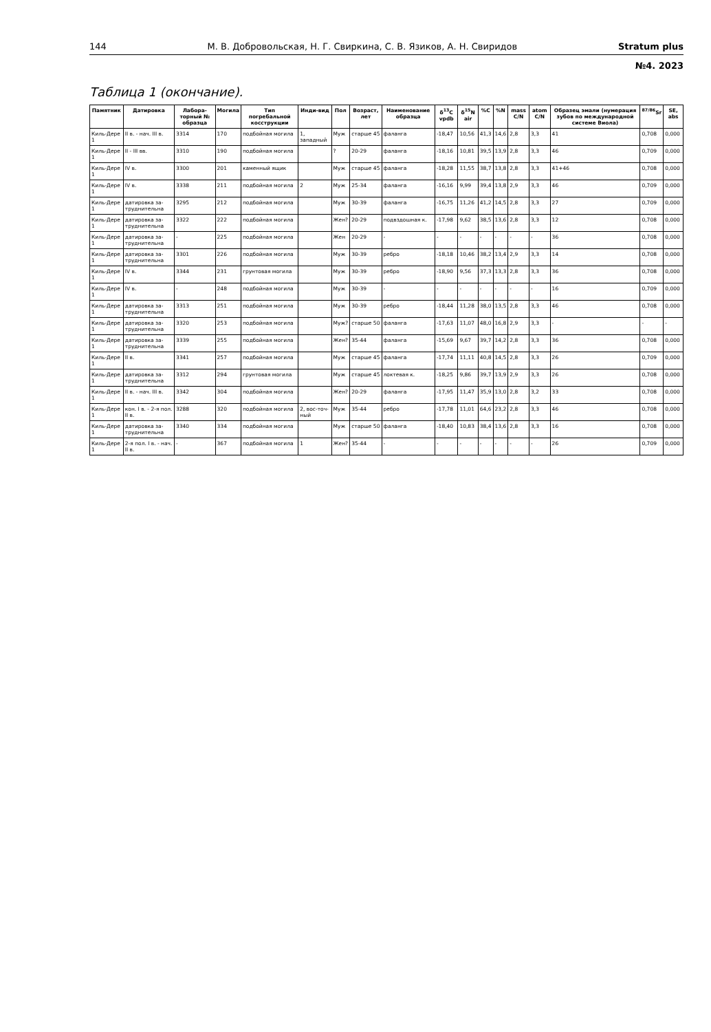144 М. В. Добровольская, Н. Г. Свиркина, С. В. Язиков, А. Н. Свиридов Stratum plus
№4. 2023
Таблица 1 (окончание).
| Памятник | Датировка | Лабора-торный № образца | Могила | Тип погребальной косструкции | Инди-вид | Пол | Возраст, лет | Наименование образца | δ<sup>13</sup>C vpdb | δ<sup>15</sup>N air | %C | %N | mass C/N | atom C/N | Образец эмали (нумерация зубов по международной системе Виола) | <sup>87/86</sup>Sr | SE, abs |
| --- | --- | --- | --- | --- | --- | --- | --- | --- | --- | --- | --- | --- | --- | --- | --- | --- | --- |
| Киль-Дере 1 | II в. - нач. III в. | 3314 | 170 | подбойная могила | 1, западный | Муж | старше 45 | фаланга | -18,47 | 10,56 | 41,3 | 14,6 | 2,8 | 3,3 | 41 | 0,708 | 0,000 |
| Киль-Дере 1 | II - III вв. | 3310 | 190 | подбойная могила | | ? | 20-29 | фаланга | -18,16 | 10,81 | 39,5 | 13,9 | 2,8 | 3,3 | 46 | 0,709 | 0,000 |
| Киль-Дере 1 | IV в. | 3300 | 201 | каменный ящик | | Муж | старше 45 | фаланга | -18,28 | 11,55 | 38,7 | 13,8 | 2,8 | 3,3 | 41+46 | 0,708 | 0,000 |
| Киль-Дере 1 | IV в. | 3338 | 211 | подбойная могила | 2 | Муж | 25-34 | фаланга | -16,16 | 9,99 | 39,4 | 13,8 | 2,9 | 3,3 | 46 | 0,709 | 0,000 |
| Киль-Дере 1 | датировка за-труднительна | 3295 | 212 | подбойная могила | | Муж | 30-39 | фаланга | -16,75 | 11,26 | 41,2 | 14,5 | 2,8 | 3,3 | 27 | 0,709 | 0,000 |
| Киль-Дере 1 | датировка за-труднительна | 3322 | 222 | подбойная могила | | Жен? | 20-29 | подвздошная к. | -17,98 | 9,62 | 38,5 | 13,6 | 2,8 | 3,3 | 12 | 0,708 | 0,000 |
| Киль-Дере 1 | датировка за-труднительна | - | 225 | подбойная могила | | Жен | 20-29 | - | - | - | - | - | - | - | 36 | 0,708 | 0,000 |
| Киль-Дере 1 | датировка за-труднительна | 3301 | 226 | подбойная могила | | Муж | 30-39 | ребро | -18,18 | 10,46 | 38,2 | 13,4 | 2,9 | 3,3 | 14 | 0,708 | 0,000 |
| Киль-Дере 1 | IV в. | 3344 | 231 | грунтовая могила | | Муж | 30-39 | ребро | -18,90 | 9,56 | 37,3 | 13,3 | 2,8 | 3,3 | 36 | 0,708 | 0,000 |
| Киль-Дере 1 | IV в. | - | 248 | подбойная могила | | Муж | 30-39 | - | - | - | - | - | - | - | 16 | 0,709 | 0,000 |
| Киль-Дере 1 | датировка за-труднительна | 3313 | 251 | подбойная могила | | Муж | 30-39 | ребро | -18,44 | 11,28 | 38,0 | 13,5 | 2,8 | 3,3 | 46 | 0,708 | 0,000 |
| Киль-Дере 1 | датировка за-труднительна | 3320 | 253 | подбойная могила | | Муж? | старше 50 | фаланга | -17,63 | 11,07 | 48,0 | 16,8 | 2,9 | 3,3 | - | - | - |
| Киль-Дере 1 | датировка за-труднительна | 3339 | 255 | подбойная могила | | Жен? | 35-44 | фаланга | -15,69 | 9,67 | 39,7 | 14,2 | 2,8 | 3,3 | 36 | 0,708 | 0,000 |
| Киль-Дере 1 | II в. | 3341 | 257 | подбойная могила | | Муж | старше 45 | фаланга | -17,74 | 11,11 | 40,8 | 14,5 | 2,8 | 3,3 | 26 | 0,709 | 0,000 |
| Киль-Дере 1 | датировка за-труднительна | 3312 | 294 | грунтовая могила | | Муж | старше 45 | локтевая к. | -18,25 | 9,86 | 39,7 | 13,9 | 2,9 | 3,3 | 26 | 0,708 | 0,000 |
| Киль-Дере 1 | II в. - нач. III в. | 3342 | 304 | подбойная могила | | Жен? | 20-29 | фаланга | -17,95 | 11,47 | 35,9 | 13,0 | 2,8 | 3,2 | 33 | 0,708 | 0,000 |
| Киль-Дере 1 | кон. I в. - 2-я пол. II в. | 3288 | 320 | подбойная могила | 2, вос-точ-ный | Муж | 35-44 | ребро | -17,78 | 11,01 | 64,6 | 23,2 | 2,8 | 3,3 | 46 | 0,708 | 0,000 |
| Киль-Дере 1 | датировка за-труднительна | 3340 | 334 | подбойная могила | | Муж | старше 50 | фаланга | -18,40 | 10,83 | 38,4 | 13,6 | 2,8 | 3,3 | 16 | 0,708 | 0,000 |
| Киль-Дере 1 | 2-я пол. I в. - нач. II в. | - | 367 | подбойная могила | 1 | Жен? | 35-44 | - | - | - | - | - | - | - | 26 | 0,709 | 0,000 |